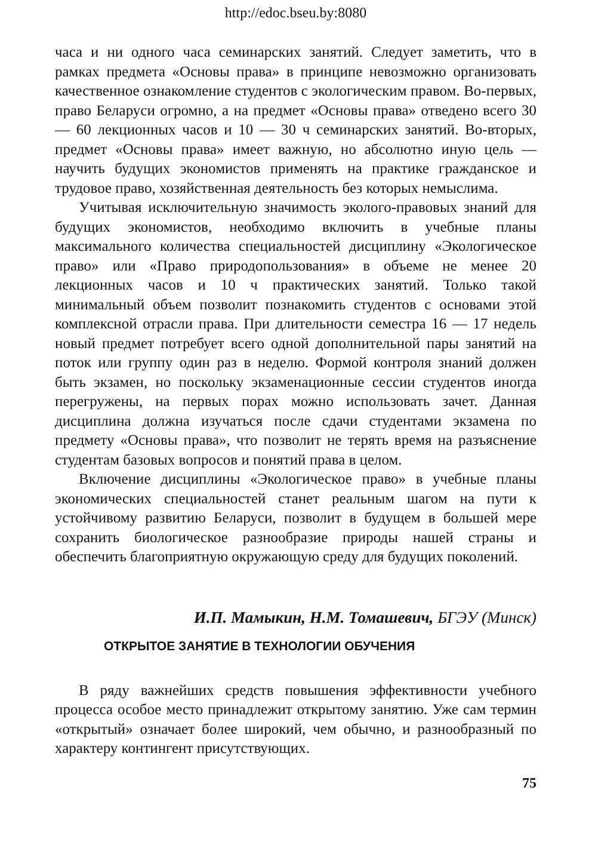http://edoc.bseu.by:8080
часа и ни одного часа семинарских занятий. Следует заметить, что в рамках предмета «Основы права» в принципе невозможно организовать качественное ознакомление студентов с экологическим правом. Во-первых, право Беларуси огромно, а на предмет «Основы права» отведено всего 30 — 60 лекционных часов и 10 — 30 ч семинарских занятий. Во-вторых, предмет «Основы права» имеет важную, но абсолютно иную цель — научить будущих экономистов применять на практике гражданское и трудовое право, хозяйственная деятельность без которых немыслима.
Учитывая исключительную значимость эколого-правовых знаний для будущих экономистов, необходимо включить в учебные планы максимального количества специальностей дисциплину «Экологическое право» или «Право природопользования» в объеме не менее 20 лекционных часов и 10 ч практических занятий. Только такой минимальный объем позволит познакомить студентов с основами этой комплексной отрасли права. При длительности семестра 16 — 17 недель новый предмет потребует всего одной дополнительной пары занятий на поток или группу один раз в неделю. Формой контроля знаний должен быть экзамен, но поскольку экзаменационные сессии студентов иногда перегружены, на первых порах можно использовать зачет. Данная дисциплина должна изучаться после сдачи студентами экзамена по предмету «Основы права», что позволит не терять время на разъяснение студентам базовых вопросов и понятий права в целом.
Включение дисциплины «Экологическое право» в учебные планы экономических специальностей станет реальным шагом на пути к устойчивому развитию Беларуси, позволит в будущем в большей мере сохранить биологическое разнообразие природы нашей страны и обеспечить благоприятную окружающую среду для будущих поколений.
И.П. Мамыкин, Н.М. Томашевич, БГЭУ (Минск)
ОТКРЫТОЕ ЗАНЯТИЕ В ТЕХНОЛОГИИ ОБУЧЕНИЯ
В ряду важнейших средств повышения эффективности учебного процесса особое место принадлежит открытому занятию. Уже сам термин «открытый» означает более широкий, чем обычно, и разнообразный по характеру контингент присутствующих.
75